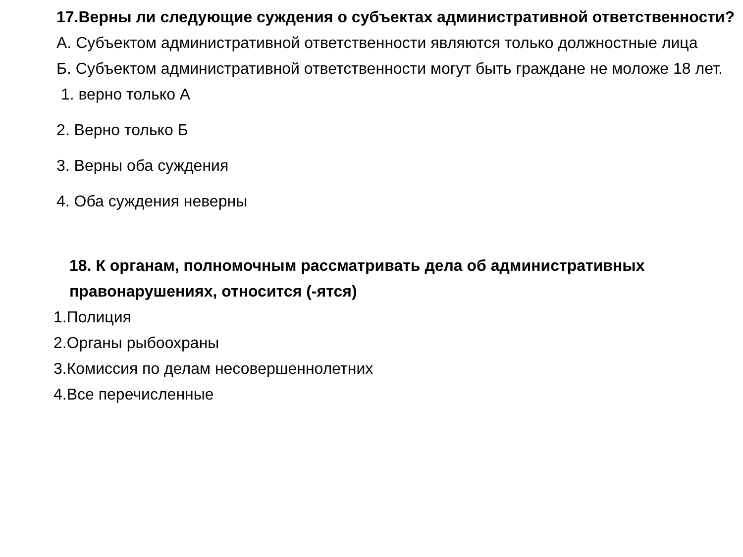17.Верны ли следующие суждения о субъектах административной ответственности?
А. Субъектом административной ответственности являются только должностные лица
Б. Субъектом административной ответственности могут быть граждане не моложе 18 лет.
1. верно только А
2. Верно только Б
3. Верны оба суждения
4. Оба суждения неверны
18. К органам, полномочным рассматривать дела об административных правонарушениях, относится (-ятся)
1.Полиция
2.Органы рыбоохраны
3.Комиссия по делам несовершеннолетних
4.Все перечисленные